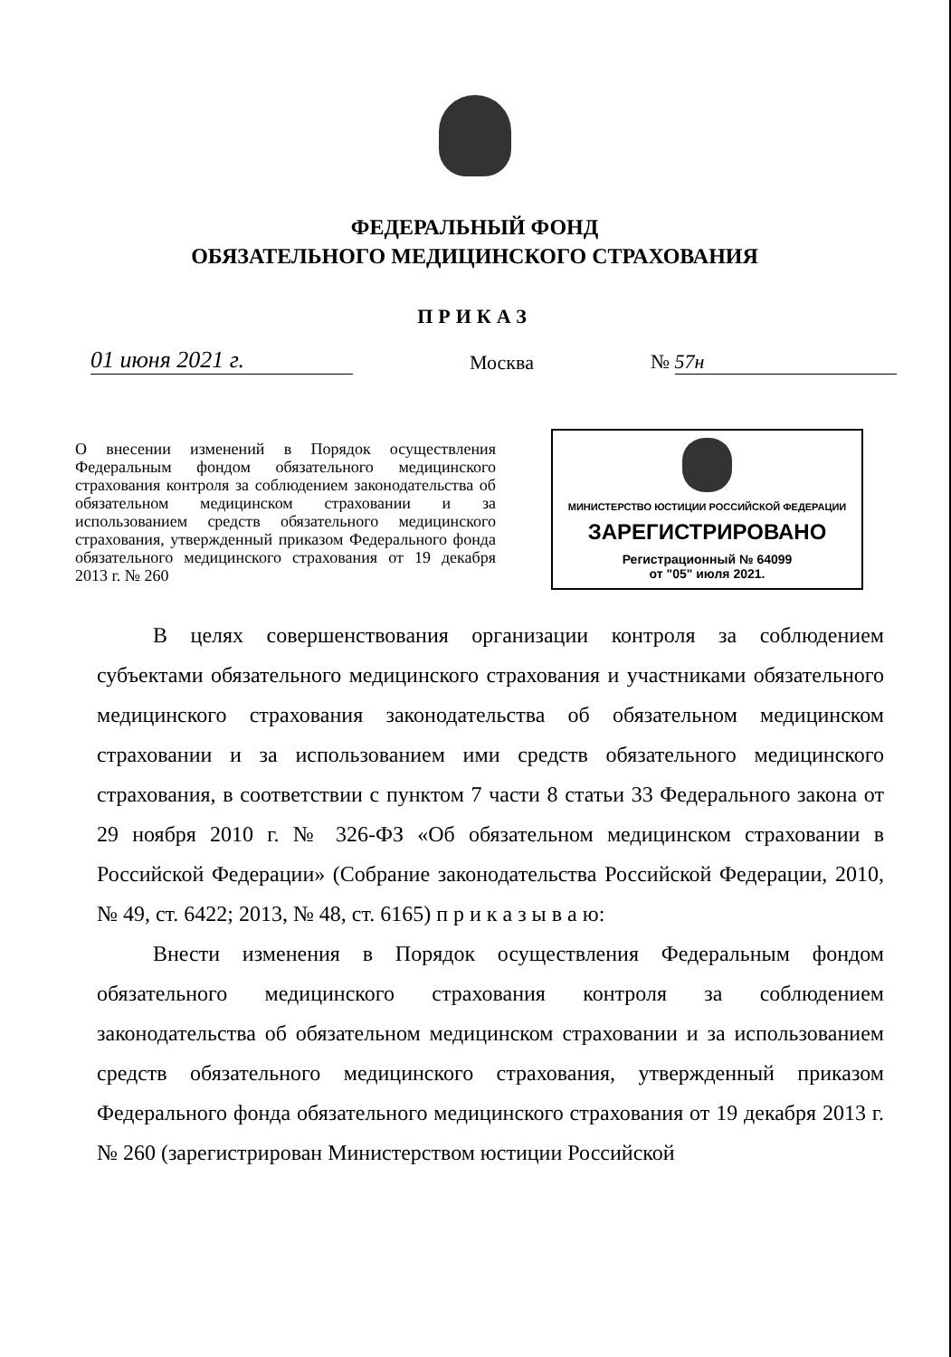ФЕДЕРАЛЬНЫЙ ФОНД
ОБЯЗАТЕЛЬНОГО МЕДИЦИНСКОГО СТРАХОВАНИЯ
ПРИКАЗ
01 июня 2021 г.
Москва
№ 57н
О внесении изменений в Порядок осуществления Федеральным фондом обязательного медицинского страхования контроля за соблюдением законодательства об обязательном медицинском страховании и за использованием средств обязательного медицинского страхования, утвержденный приказом Федерального фонда обязательного медицинского страхования от 19 декабря 2013 г. № 260
МИНИСТЕРСТВО ЮСТИЦИИ РОССИЙСКОЙ ФЕДЕРАЦИИ
ЗАРЕГИСТРИРОВАНО
Регистрационный № 64099
от "05" июля 2021.
В целях совершенствования организации контроля за соблюдением субъектами обязательного медицинского страхования и участниками обязательного медицинского страхования законодательства об обязательном медицинском страховании и за использованием ими средств обязательного медицинского страхования, в соответствии с пунктом 7 части 8 статьи 33 Федерального закона от 29 ноября 2010 г. № 326-ФЗ «Об обязательном медицинском страховании в Российской Федерации» (Собрание законодательства Российской Федерации, 2010, № 49, ст. 6422; 2013, № 48, ст. 6165) п р и к а з ы в а ю:
Внести изменения в Порядок осуществления Федеральным фондом обязательного медицинского страхования контроля за соблюдением законодательства об обязательном медицинском страховании и за использованием средств обязательного медицинского страхования, утвержденный приказом Федерального фонда обязательного медицинского страхования от 19 декабря 2013 г. № 260 (зарегистрирован Министерством юстиции Российской